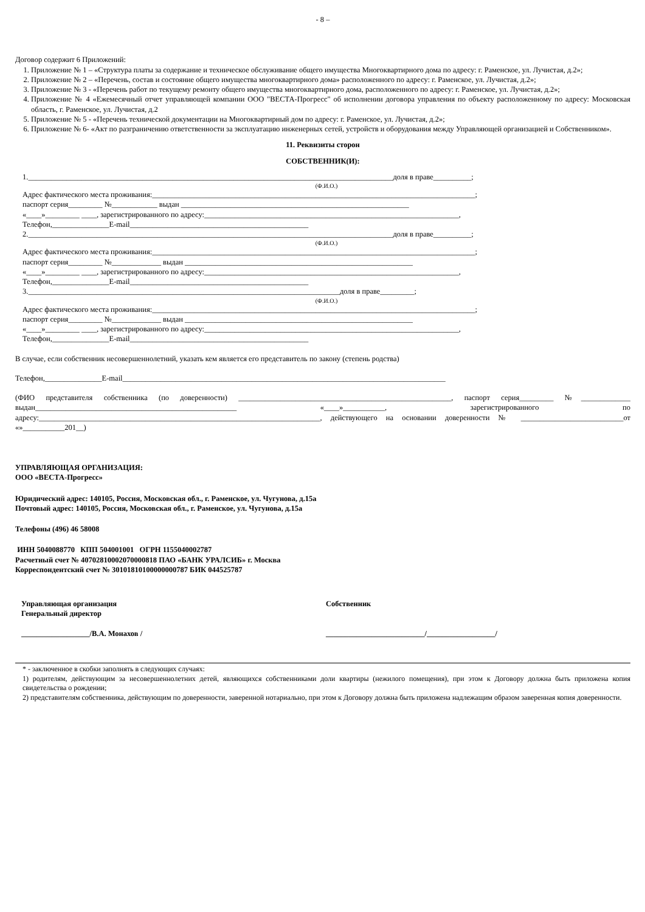- 8 –
Договор содержит 6 Приложений:
1. Приложение № 1 – «Структура платы за содержание и техническое обслуживание общего имущества Многоквартирного дома по адресу: г. Раменское, ул. Лучистая, д.2»;
2. Приложение № 2 – «Перечень, состав и состояние общего имущества многоквартирного дома» расположенного по адресу: г. Раменское, ул. Лучистая, д.2»;
3. Приложение № 3 - «Перечень работ по текущему ремонту общего имущества многоквартирного дома, расположенного по адресу: г. Раменское, ул. Лучистая, д.2»;
4. Приложение № 4 «Ежемесячный отчет управляющей компании ООО "ВЕСТА-Прогресс" об исполнении договора управления по объекту расположенному по адресу: Московская область, г. Раменское, ул. Лучистая, д.2
5. Приложение № 5 - «Перечень технической документации на Многоквартирный дом по адресу: г. Раменское, ул. Лучистая, д.2»;
6. Приложение № 6- «Акт по разграничению ответственности за эксплуатацию инженерных сетей, устройств и оборудования между Управляющей организацией и Собственником».
11. Реквизиты сторон
СОБСТВЕННИК(И):
1.________________________________________________________________________________________________доля в праве__________;
(Ф.И.О.)
Адрес фактического места проживания:_____________________________________________________________________________________;
паспорт серия_________ №____________ выдан ____________________________________________________________
«____»_________ ____, зарегистрированного по адресу:___________________________________________________________________,
Телефон,_______________E-mail_______________________________________________
2.________________________________________________________________________________________________доля в праве__________;
(Ф.И.О.)
Адрес фактического места проживания:_____________________________________________________________________________________;
паспорт серия_________ №_____________ выдан ____________________________________________________________
«____»_________ ____, зарегистрированного по адресу:___________________________________________________________________,
Телефон,_______________E-mail_______________________________________________
3.__________________________________________________________________________________доля в праве_________;
(Ф.И.О.)
Адрес фактического места проживания:_____________________________________________________________________________________;
паспорт серия_________ №_____________ выдан ____________________________________________________________
«____»_________ ____, зарегистрированного по адресу:___________________________________________________________________,
Телефон,_______________E-mail_______________________________________________
В случае, если собственник несовершеннолетний, указать кем является его представитель по закону (степень родства)
Телефон,_______________E-mail_____________________________________________________________________________________
(ФИО представителя собственника (по доверенности) ________________________________________________________, паспорт серия_________ №_____________ выдан_____________________________________________________ «____»___________, зарегистрированного по адресу:__________________________________________________________________________, действующего на основании доверенности № ___________________________от «»___________201__)
УПРАВЛЯЮЩАЯ ОРГАНИЗАЦИЯ:
ООО «ВЕСТА-Прогресс»
Юридический адрес: 140105, Россия, Московская обл., г. Раменское, ул. Чугунова, д.15а
Почтовый адрес: 140105, Россия, Московская обл., г. Раменское, ул. Чугунова, д.15а
Телефоны (496) 46 58008
ИНН 5040088770 КПП 504001001 ОГРН 1155040002787
Расчетный счет № 40702810002070000818 ПАО «БАНК УРАЛСИБ» г. Москва
Корреспондентский счет № 30101810100000000787 БИК 044525787
Управляющая организация
Генеральный директор
__________________/В.А. Монахов /
Собственник
__________________________/__________________/
* - заключенное в скобки заполнять в следующих случаях:
1) родителям, действующим за несовершеннолетних детей, являющихся собственниками доли квартиры (нежилого помещения), при этом к Договору должна быть приложена копия свидетельства о рождении;
2) представителям собственника, действующим по доверенности, заверенной нотариально, при этом к Договору должна быть приложена надлежащим образом заверенная копия доверенности.